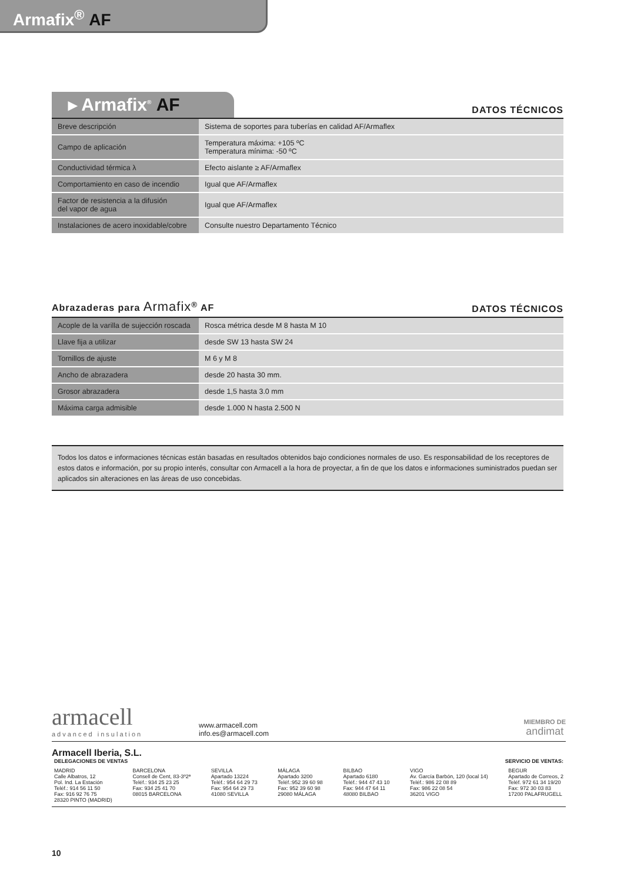Armafix<sup>®</sup> AF
▸ Armafix<sup>®</sup> AF
DATOS TÉCNICOS
| Breve descripción | Sistema de soportes para tuberías en calidad AF/Armaflex |
| Campo de aplicación | Temperatura máxima: +105 ºC Temperatura mínima: -50 ºC |
| Conductividad térmica λ | Efecto aislante ≥ AF/Armaflex |
| Comportamiento en caso de incendio | Igual que AF/Armaflex |
| Factor de resistencia a la difusión del vapor de agua | Igual que AF/Armaflex |
| Instalaciones de acero inoxidable/cobre | Consulte nuestro Departamento Técnico |
Abrazaderas para Armafix<sup>®</sup> AF
DATOS TÉCNICOS
| Acople de la varilla de sujección roscada | Rosca métrica desde M 8 hasta M 10 |
| Llave fija a utilizar | desde SW 13 hasta SW 24 |
| Tornillos de ajuste | M 6 y M 8 |
| Ancho de abrazadera | desde 20 hasta 30 mm. |
| Grosor abrazadera | desde 1,5 hasta 3.0 mm |
| Máxima carga admisible | desde 1.000 N hasta 2.500 N |
Todos los datos e informaciones técnicas están basadas en resultados obtenidos bajo condiciones normales de uso. Es responsabilidad de los receptores de estos datos e información, por su propio interés, consultar con Armacell a la hora de proyectar, a fin de que los datos e informaciones suministrados puedan ser aplicados sin alteraciones en las áreas de uso concebidas.
armacell
advanced insulation
www.armacell.com
info.es@armacell.com
MIEMBRO DE
andimat
Armacell Iberia, S.L.
DELEGACIONES DE VENTAS SERVICIO DE VENTAS:
MADRID
Calle Albatros, 12
Pol. Ind. La Estación
Teléf.: 914 56 11 50
Fax: 916 92 76 75
28320 PINTO (MADRID)
BARCELONA
Consell de Cent, 83-3º2ª
Teléf.: 934 25 23 25
Fax: 934 25 41 70
08015 BARCELONA
SEVILLA
Apartado 13224
Teléf.: 954 64 29 73
Fax: 954 64 29 73
41080 SEVILLA
MÁLAGA
Apartado 3200
Teléf.:952 39 60 98
Fax: 952 39 60 98
29080 MÁLAGA
BILBAO
Apartado 6180
Teléf.: 944 47 43 10
Fax: 944 47 64 11
48080 BILBAO
VIGO
Av. García Barbón, 120 (local 14)
Teléf.: 986 22 08 89
Fax: 986 22 08 54
36201 VIGO
BEGUR
Apartado de Correos, 2
Teléf. 972 61 34 19/20
Fax: 972 30 03 83
17200 PALAFRUGELL
10